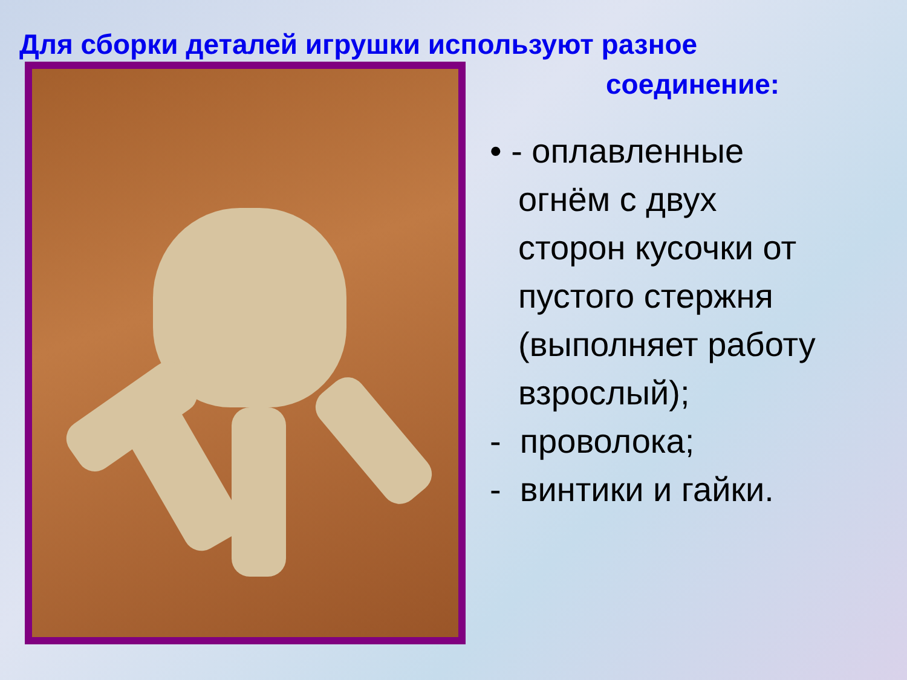Для сборки деталей игрушки используют разное
соединение:
• - оплавленные
огнём с двух
сторон кусочки от
пустого стержня
(выполняет работу
взрослый);
- проволока;
- винтики и гайки.